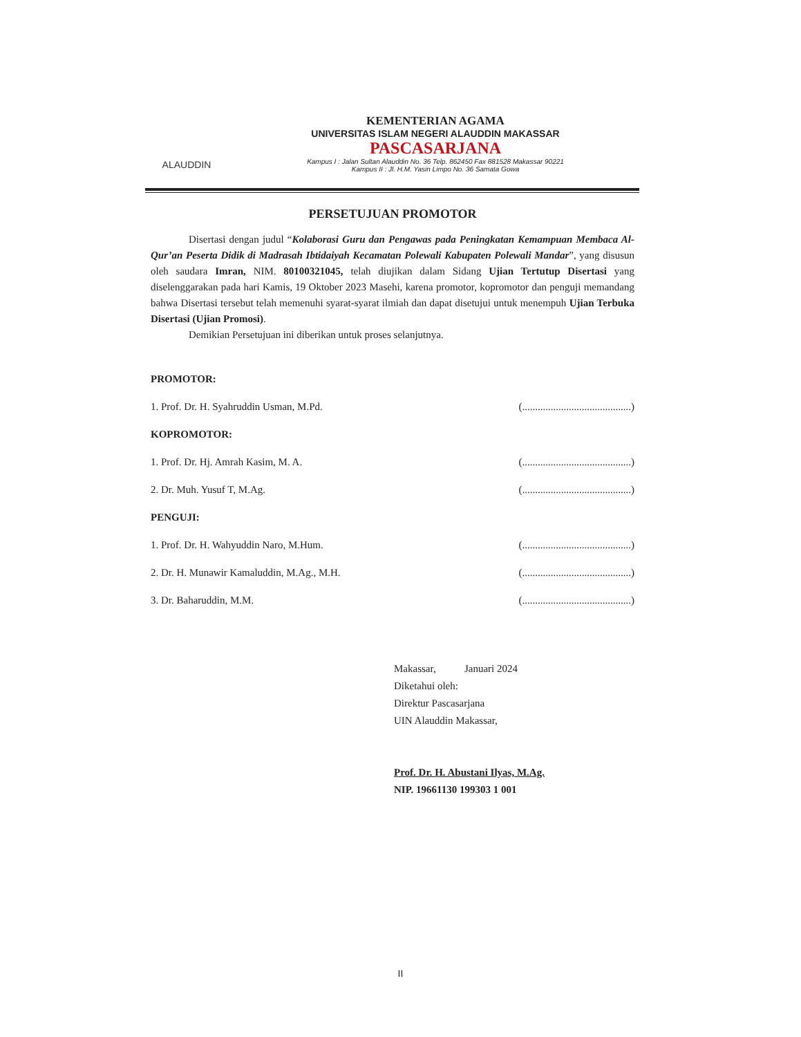ALAUDDIN
KEMENTERIAN AGAMA
UNIVERSITAS ISLAM NEGERI ALAUDDIN MAKASSAR
PASCASARJANA
Kampus I : Jalan Sultan Alauddin No. 36 Telp. 862450 Fax 881528 Makassar 90221
Kampus II : Jl. H.M. Yasin Limpo No. 36 Samata Gowa
PERSETUJUAN PROMOTOR
Disertasi dengan judul “Kolaborasi Guru dan Pengawas pada Peningkatan Kemampuan Membaca Al-Qur’an Peserta Didik di Madrasah Ibtidaiyah Kecamatan Polewali Kabupaten Polewali Mandar”, yang disusun oleh saudara Imran, NIM. 80100321045, telah diujikan dalam Sidang Ujian Tertutup Disertasi yang diselenggarakan pada hari Kamis, 19 Oktober 2023 Masehi, karena promotor, kopromotor dan penguji memandang bahwa Disertasi tersebut telah memenuhi syarat-syarat ilmiah dan dapat disetujui untuk menempuh Ujian Terbuka Disertasi (Ujian Promosi).
Demikian Persetujuan ini diberikan untuk proses selanjutnya.
PROMOTOR:
1. Prof. Dr. H. Syahruddin Usman, M.Pd. (..........................................)
KOPROMOTOR:
1. Prof. Dr. Hj. Amrah Kasim, M. A. (..........................................)
2. Dr. Muh. Yusuf T, M.Ag. (..........................................)
PENGUJI:
1. Prof. Dr. H. Wahyuddin Naro, M.Hum. (..........................................)
2. Dr. H. Munawir Kamaluddin, M.Ag., M.H. (..........................................)
3. Dr. Baharuddin, M.M. (..........................................)
Makassar, Januari 2024
Diketahui oleh:
Direktur Pascasarjana
UIN Alauddin Makassar,
Prof. Dr. H. Abustani Ilyas, M.Ag.
NIP. 19661130 199303 1 001
II